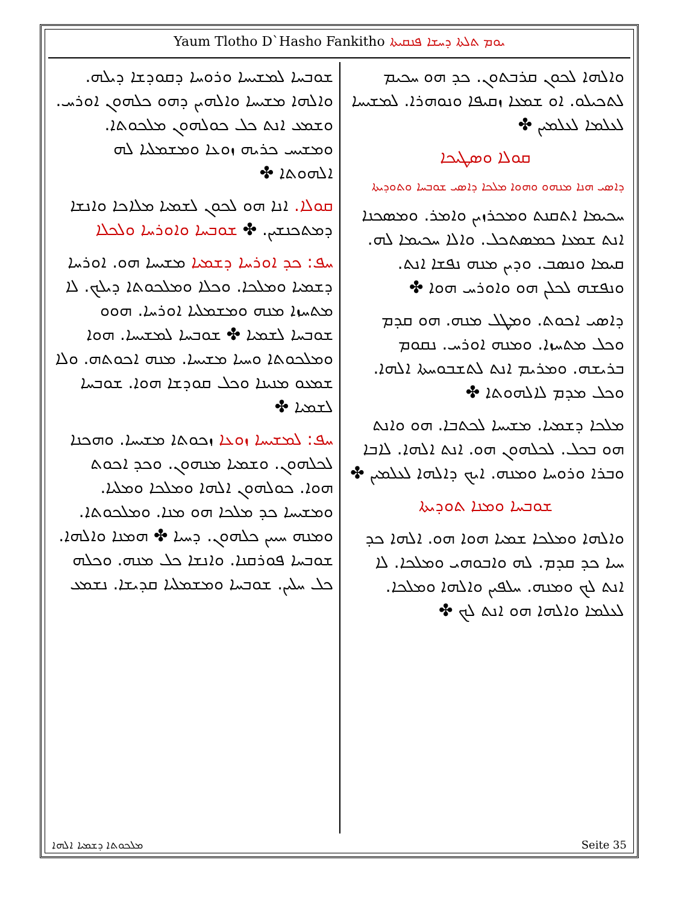Yaum Tlotho D`Hasho Fankitho ܝܘܡ ܬܠܬܐ ܕܚܫܐ ܦܢܩܝܬܐ
ܘܐܠܗܐ ܠܟܘܢ ܩܪܒܬܘܢ. ܟܕ ܗܘ ܚܟܝܡ ܠܬܟܝܠܘ. ܐܘ ܫܡܥܐ ܙܩܝܦܐ ܘܢܘܗܪܐ. ܠܡܫܝܚܐ ܠܥܠܡܐ ܠܥܠܡܝܢ ✤
ܩܘܠܐ ܘܣܛܝܟܐ
ܕܐܣܝ ܗܢܐ ܡܢܗܘ ܘܗܘܐ ܡܠܟܐ ܕܐܣܝ ܫܘܒܚܐ ܘܬܘܕܝܬܐ
ܚܟܝܡܐ ܐܬܩܢܬ ܘܡܟܪܙܝܢ ܘܐܡܪ. ܘܡܣܟܢܐ ܐܢܬ ܫܡܥܐ ܟܡܣܬܟܠ. ܘܐܠܐ ܚܟܝܡܐ ܠܗ. ܩܝܡܐ ܘܢܣܒ. ܘܕܝܢ ܡܢܗ ܢܦܫܐ ܐܢܬ. ܘܢܦܫܗ ܠܟܠܢ ܗܘ ܘܐܘܪܚ ܗܘܐ ✤
ܕܐܣܝ ܐܟܘܬ. ܘܡܛܠ ܡܢܗ. ܗܘ ܩܕܡ ܘܟܠ ܡܬܚܙܐ. ܘܡܢܗ ܐܘܪܚ. ܢܩܘܡ ܒܪܝܫܗ. ܘܡܪܝܡ ܐܢܬ ܠܬܫܒܘܚܬܐ ܐܠܗܐ. ܘܟܠ ܡܕܡ ܠܐܠܗܘܬܐ ✤
ܡܠܟܐ ܕܫܡܝܐ. ܡܫܝܚܐ ܠܟܬܒܐ. ܗܘ ܘܐܢܬ ܗܘ ܒܟܠ. ܠܟܠܗܘܢ ܗܘ. ܐܢܬ ܐܠܗܐ. ܠܐܒܐ ܘܒܪܐ ܘܪܘܚܐ ܘܡܢܗ. ܐܝܟ ܕܐܠܗܐ ܠܥܠܡܝܢ ✤
ܫܘܒܚܐ ܘܡܢܐ ܬܘܕܝܬܐ
ܘܐܠܗܐ ܘܡܠܟܐ ܫܡܝܐ ܗܘܐ ܗܘ. ܐܠܗܐ ܟܕ ܚܝܐ ܟܕ ܩܕܡ. ܠܗ ܘܐܒܘܗܝ ܘܡܠܟܐ. ܠܐ ܐܢܬ ܠܟ ܘܡܢܗ. ܚܠܦܝܢ ܘܐܠܗܐ ܘܡܠܟܐ. ܠܥܠܡܐ ܘܐܠܗܐ ܗܘ ܐܢܬ ܠܟ ✤
ܫܘܒܚܐ ܠܡܫܝܚܐ ܘܪܘܚܐ ܕܩܘܕܫܐ ܕܝܠܗ. ܘܐܠܗܐ ܡܫܝܚܐ ܘܐܠܗܝܢ ܕܗܘ ܟܠܗܘܢ ܐܘܪܚ. ܘܫܡܥ ܐܢܬ ܟܠ ܟܘܠܗܘܢ ܡܠܟܘܬܐ. ܘܡܫܝܚ ܟܪܝܗ ܙܘܥܐ ܘܡܫܡܠܝܐ ܠܗ ܐܠܗܘܬܐ ✤
ܩܘܠܐ. ܐܢܐ ܗܘ ܠܟܘܢ ܠܫܡܝܐ ܡܠܐܟܐ ܘܐܢܫܐ ܕܡܬܟܢܫܝܢ. ✤ ܫܘܒܚܐ ܘܐܘܪܚܐ ܘܠܟܠܐ
ܚܦ: ܟܕ ܐܘܪܚܐ ܕܫܡܝܐ ܡܫܝܚܐ ܗܘ. ܐܘܪܚܐ ܕܫܡܝܐ ܘܡܠܟܐ. ܘܟܠܐ ܘܡܠܟܘܬܐ ܕܝܠܟ. ܠܐ ܡܬܚܙܐ ܡܢܗ ܘܡܫܡܠܝܐ ܐܘܪܚܐ. ܗܘܘ ܫܘܒܚܐ ܠܫܡܝܐ ✤ ܫܘܒܚܐ ܠܡܫܝܚܐ. ܗܘܐ ܘܡܠܟܘܬܐ ܘܚܝܐ ܡܫܝܚܐ. ܡܢܗ ܐܟܘܬܗ. ܘܠܐ ܫܡܥܘ ܡܢܝܢܐ ܘܟܠ ܩܘܕܫܐ ܗܘܐ. ܫܘܒܚܐ ܠܫܡܝܐ ✤
ܚܦ: ܠܡܫܝܚܐ ܙܘܥܐ ܙܟܘܬܐ ܡܫܝܚܐ. ܘܗܟܢܐ ܠܟܠܗܘܢ. ܘܫܡܝܐ ܡܢܗܘܢ. ܘܟܕ ܐܟܘܬ ܗܘܐ. ܟܘܠܗܘܢ ܐܠܗܐ ܘܡܠܟܐ ܘܡܠܝܐ. ܘܡܫܝܚܐ ܟܕ ܡܠܟܐ ܗܘ ܡܢܐ. ܘܡܠܟܘܬܐ. ܘܡܢܗ ܚܝܝܢ ܟܠܗܘܢ. ܕܚܝܐ ✤ ܗܡܢܐ ܘܐܠܗܐ. ܫܘܒܚܐ ܦܘܪܩܢܐ. ܘܐܢܫܐ ܟܠ ܡܢܗ. ܘܟܠܗ ܟܠ ܚܠܝܢ. ܫܘܒܚܐ ܘܡܫܡܠܝܐ ܩܕܝܫܐ. ܢܫܡܥ
ܡܠܟܘܬܐ ܕܫܡܝܐ ܐܠܗܐ Seite 35